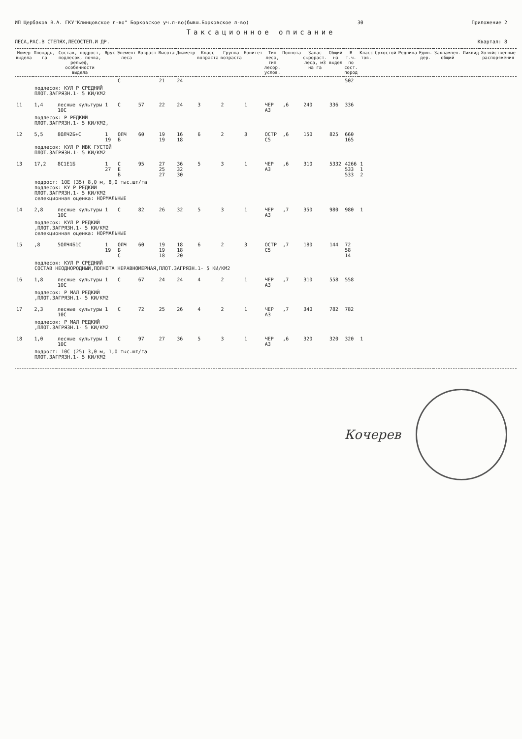ИП Щербаков В.А. ГКУ"Клинцовское л-во" Борковское уч.л-во(бывш.Борковское л-во) 30 Приложение 2
Таксационное описание
ЛЕСА,РАС.В СТЕПЯХ,ЛЕСОСТЕП.И ДР. Квартал: 8
| Номер выдела | Площадь, га | Состав, подрост, подлесок, почва, рельеф, особенности выдела | Ярус | Элемент леса | Возраст | Высота | Диаметр | Класс возраста | Группа возраста | Бонитет | Тип леса, тип лесор. услов. | Полнота | Запас сырораст. леса, м3 на га | Общий на выдел | В т.ч. по сост. пород | Класс тов. | Сухостой | Реднина | Един. дер. | Захламлен. общий | Ликвид | Хозяйственные распоряжения |
| --- | --- | --- | --- | --- | --- | --- | --- | --- | --- | --- | --- | --- | --- | --- | --- | --- | --- | --- | --- | --- | --- | --- |
| | | | | С | | 21 | 24 | | | | | | | | 502 | | | | | | | |
| подлесок: КУЛ Р СРЕДНИЙ ПЛОТ.ЗАГРЯЗН.1- 5 КИ/КМ2 | | | | | | | | | | | | | | | | | | | | | | |
| 11 | 1,4 | лесные культуры 10С | 1 | С | 57 | 22 | 24 | 3 | 2 | 1 | ЧЕР А3 | ,6 | 240 | 336 | 336 | | | | | | | |
| подлесок: Р РЕДКИЙ ПЛОТ.ЗАГРЯЗН.1- 5 КИ/КМ2, | | | | | | | | | | | | | | | | | | | | | | |
| 12 | 5,5 | 8ОЛЧ2Б+С | 1 19 | ОЛЧ Б | 60 | 19 19 | 16 18 | 6 | 2 | 3 | ОСТР С5 | ,6 | 150 | 825 | 660 165 | | | | | | | |
| подлесок: КУЛ Р ИВК ГУСТОЙ ПЛОТ.ЗАГРЯЗН.1- 5 КИ/КМ2 | | | | | | | | | | | | | | | | | | | | | | |
| 13 | 17,2 | 8С1Е1Б | 1 27 | С Е Б | 95 | 27 25 27 | 36 32 30 | 5 | 3 | 1 | ЧЕР А3 | ,6 | 310 | 5332 | 4266 533 533 | 1 1 2 | | | | | | |
| подрост: 10Е (35) 8,0 м, 8,0 тыс.шт/га подлесок: КУ Р РЕДКИЙ ПЛОТ.ЗАГРЯЗН.1- 5 КИ/КМ2 селекционная оценка: НОРМАЛЬНЫЕ | | | | | | | | | | | | | | | | | | | | | | |
| 14 | 2,8 | лесные культуры 10С | 1 | С | 82 | 26 | 32 | 5 | 3 | 1 | ЧЕР А3 | ,7 | 350 | 980 | 980 | 1 | | | | | | |
| подлесок: КУЛ Р РЕДКИЙ ,ПЛОТ.ЗАГРЯЗН.1- 5 КИ/КМ2 селекционная оценка: НОРМАЛЬНЫЕ | | | | | | | | | | | | | | | | | | | | | | |
| 15 | ,8 | 5ОЛЧ4Б1С | 1 19 | ОЛЧ Б С | 60 | 19 19 18 | 18 18 20 | 6 | 2 | 3 | ОСТР С5 | ,7 | 180 | 144 | 72 58 14 | | | | | | | |
| подлесок: КУЛ Р СРЕДНИЙ СОСТАВ НЕОДНОРОДНЫЙ,ПОЛНОТА НЕРАВНОМЕРНАЯ,ПЛОТ.ЗАГРЯЗН.1- 5 КИ/КМ2 | | | | | | | | | | | | | | | | | | | | | | |
| 16 | 1,8 | лесные культуры 10С | 1 | С | 67 | 24 | 24 | 4 | 2 | 1 | ЧЕР А3 | ,7 | 310 | 558 | 558 | | | | | | | |
| подлесок: Р МАЛ РЕДКИЙ ,ПЛОТ.ЗАГРЯЗН.1- 5 КИ/КМ2 | | | | | | | | | | | | | | | | | | | | | | |
| 17 | 2,3 | лесные культуры 10С | 1 | С | 72 | 25 | 26 | 4 | 2 | 1 | ЧЕР А3 | ,7 | 340 | 782 | 782 | | | | | | | |
| подлесок: Р МАЛ РЕДКИЙ ,ПЛОТ.ЗАГРЯЗН.1- 5 КИ/КМ2 | | | | | | | | | | | | | | | | | | | | | | |
| 18 | 1,0 | лесные культуры 10С | 1 | С | 97 | 27 | 36 | 5 | 3 | 1 | ЧЕР А3 | ,6 | 320 | 320 | 320 | 1 | | | | | | |
| подрост: 10С (25) 3,0 м, 1,0 тыс.шт/га ПЛОТ.ЗАГРЯЗН.1- 5 КИ/КМ2 | | | | | | | | | | | | | | | | | | | | | | |
Кочерев